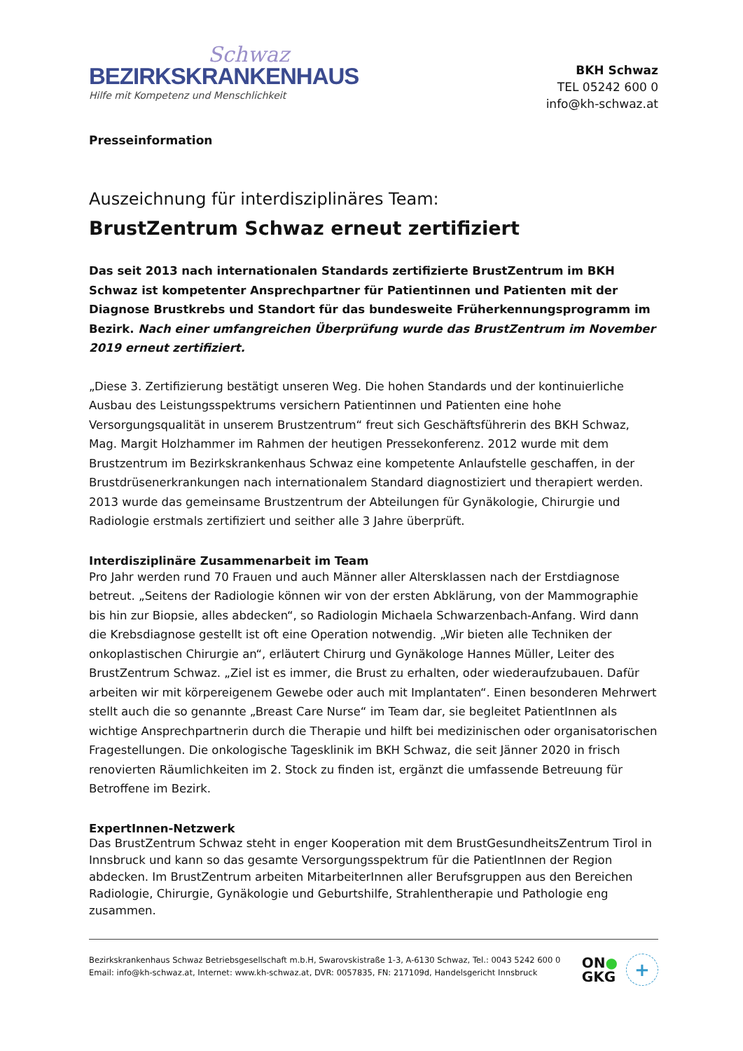Schwaz
BEZIRKSKRANKENHAUS
Hilfe mit Kompetenz und Menschlichkeit
BKH Schwaz
TEL 05242 600 0
info@kh-schwaz.at
Presseinformation
Auszeichnung für interdisziplinäres Team:
BrustZentrum Schwaz erneut zertifiziert
Das seit 2013 nach internationalen Standards zertifizierte BrustZentrum im BKH Schwaz ist kompetenter Ansprechpartner für Patientinnen und Patienten mit der Diagnose Brustkrebs und Standort für das bundesweite Früherkennungsprogramm im Bezirk. Nach einer umfangreichen Überprüfung wurde das BrustZentrum im November 2019 erneut zertifiziert.
„Diese 3. Zertifizierung bestätigt unseren Weg. Die hohen Standards und der kontinuierliche Ausbau des Leistungsspektrums versichern Patientinnen und Patienten eine hohe Versorgungsqualität in unserem Brustzentrum“ freut sich Geschäftsführerin des BKH Schwaz, Mag. Margit Holzhammer im Rahmen der heutigen Pressekonferenz. 2012 wurde mit dem Brustzentrum im Bezirkskrankenhaus Schwaz eine kompetente Anlaufstelle geschaffen, in der Brustdrüsenerkrankungen nach internationalem Standard diagnostiziert und therapiert werden. 2013 wurde das gemeinsame Brustzentrum der Abteilungen für Gynäkologie, Chirurgie und Radiologie erstmals zertifiziert und seither alle 3 Jahre überprüft.
Interdisziplinäre Zusammenarbeit im Team
Pro Jahr werden rund 70 Frauen und auch Männer aller Altersklassen nach der Erstdiagnose betreut. „Seitens der Radiologie können wir von der ersten Abklärung, von der Mammographie bis hin zur Biopsie, alles abdecken“, so Radiologin Michaela Schwarzenbach-Anfang. Wird dann die Krebsdiagnose gestellt ist oft eine Operation notwendig. „Wir bieten alle Techniken der onkoplastischen Chirurgie an“, erläutert Chirurg und Gynäkologe Hannes Müller, Leiter des BrustZentrum Schwaz. „Ziel ist es immer, die Brust zu erhalten, oder wiederaufzubauen. Dafür arbeiten wir mit körpereigenem Gewebe oder auch mit Implantaten“. Einen besonderen Mehrwert stellt auch die so genannte „Breast Care Nurse“ im Team dar, sie begleitet PatientInnen als wichtige Ansprechpartnerin durch die Therapie und hilft bei medizinischen oder organisatorischen Fragestellungen. Die onkologische Tagesklinik im BKH Schwaz, die seit Jänner 2020 in frisch renovierten Räumlichkeiten im 2. Stock zu finden ist, ergänzt die umfassende Betreuung für Betroffene im Bezirk.
ExpertInnen-Netzwerk
Das BrustZentrum Schwaz steht in enger Kooperation mit dem BrustGesundheitsZentrum Tirol in Innsbruck und kann so das gesamte Versorgungsspektrum für die PatientInnen der Region abdecken. Im BrustZentrum arbeiten MitarbeiterInnen aller Berufsgruppen aus den Bereichen Radiologie, Chirurgie, Gynäkologie und Geburtshilfe, Strahlentherapie und Pathologie eng zusammen.
Bezirkskrankenhaus Schwaz Betriebsgesellschaft m.b.H, Swarovskistraße 1-3, A-6130 Schwaz, Tel.: 0043 5242 600 0
Email: info@kh-schwaz.at, Internet: www.kh-schwaz.at, DVR: 0057835, FN: 217109d, Handelsgericht Innsbruck
ON●
GKG
+